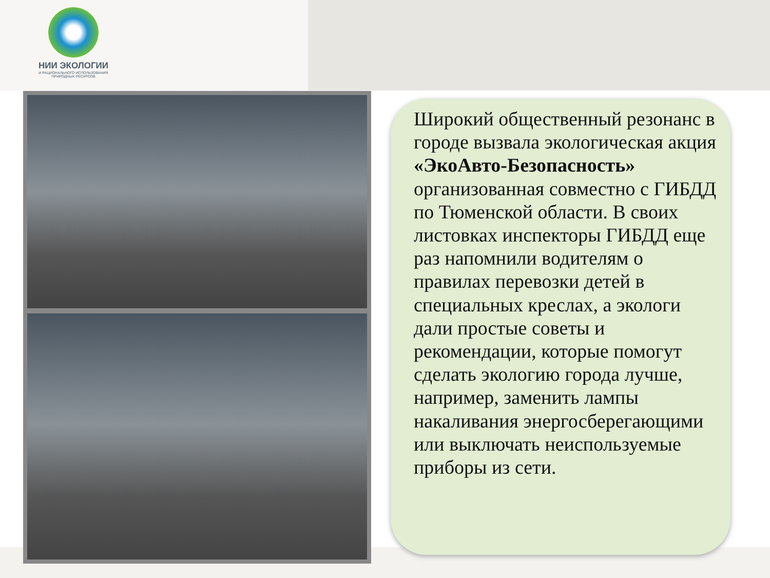НИИ ЭКОЛОГИИ
И РАЦИОНАЛЬНОГО ИСПОЛЬЗОВАНИЯ
ПРИРОДНЫХ РЕСУРСОВ
Широкий общественный резонанс в городе вызвала экологическая акция «ЭкоАвто-Безопасность» организованная совместно с ГИБДД по Тюменской области. В своих листовках инспекторы ГИБДД еще раз напомнили водителям о правилах перевозки детей в специальных креслах, а экологи дали простые советы и рекомендации, которые помогут сделать экологию города лучше, например, заменить лампы накаливания энергосберегающими или выключать неиспользуемые приборы из сети.